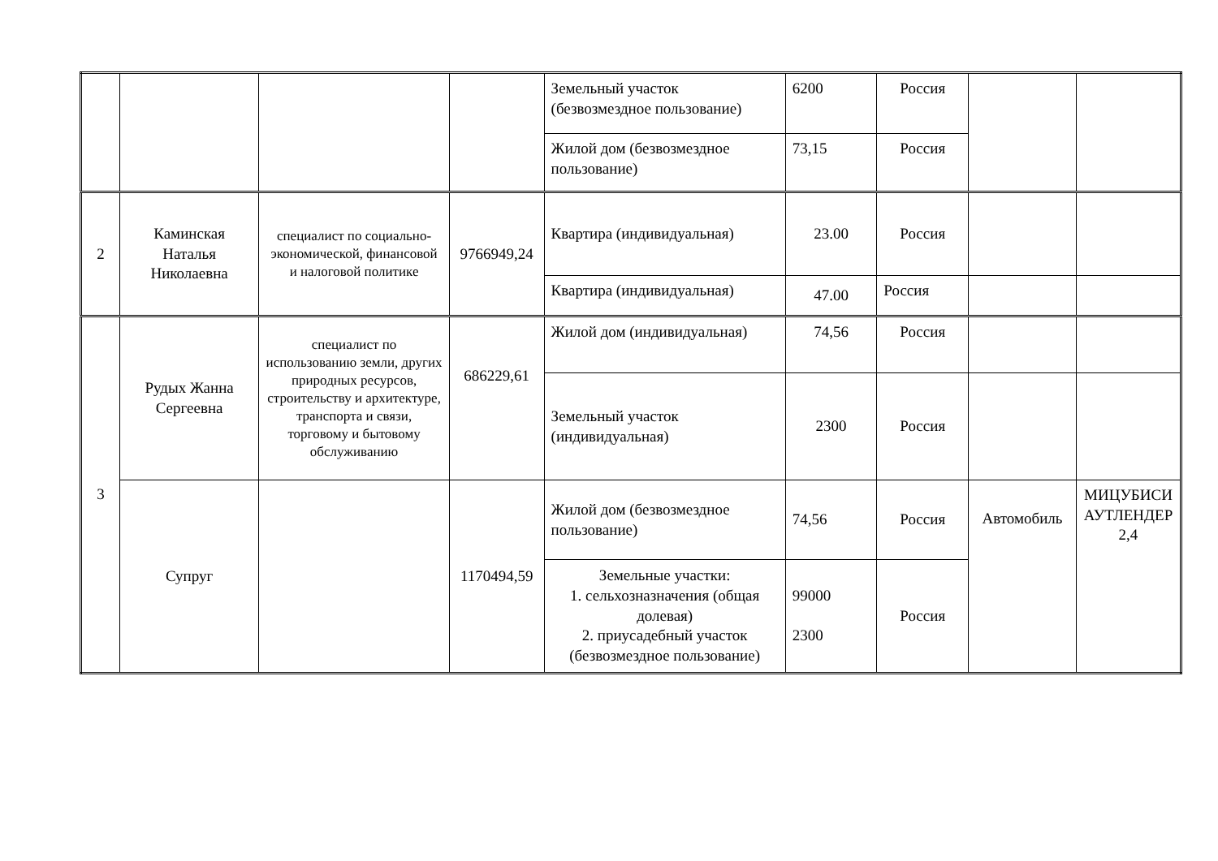| | | | | Земельный участок (безвозмездное пользование) | 6200 | Россия | | |
| | | | | Жилой дом (безвозмездное пользование) | 73,15 | Россия | | |
| 2 | Каминская Наталья Николаевна | специалист по социально-экономической, финансовой и налоговой политике | 9766949,24 | Квартира (индивидуальная) | 23.00 | Россия | | |
| | | | | Квартира (индивидуальная) | 47.00 | Россия | | |
| 3 | Рудых Жанна Сергеевна | специалист по использованию земли, других природных ресурсов, строительству и архитектуре, транспорта и связи, торговому и бытовому обслуживанию | 686229,61 | Жилой дом (индивидуальная) | 74,56 | Россия | | |
| | | | | Земельный участок (индивидуальная) | 2300 | Россия | | |
| | Супруг | | 1170494,59 | Жилой дом (безвозмездное пользование) | 74,56 | Россия | Автомобиль | МИЦУБИСИ АУТЛЕНДЕР 2,4 |
| | | | | Земельные участки: 1. сельхозназначения (общая долевая) 2. приусадебный участок (безвозмездное пользование) | 99000 2300 | Россия | | |